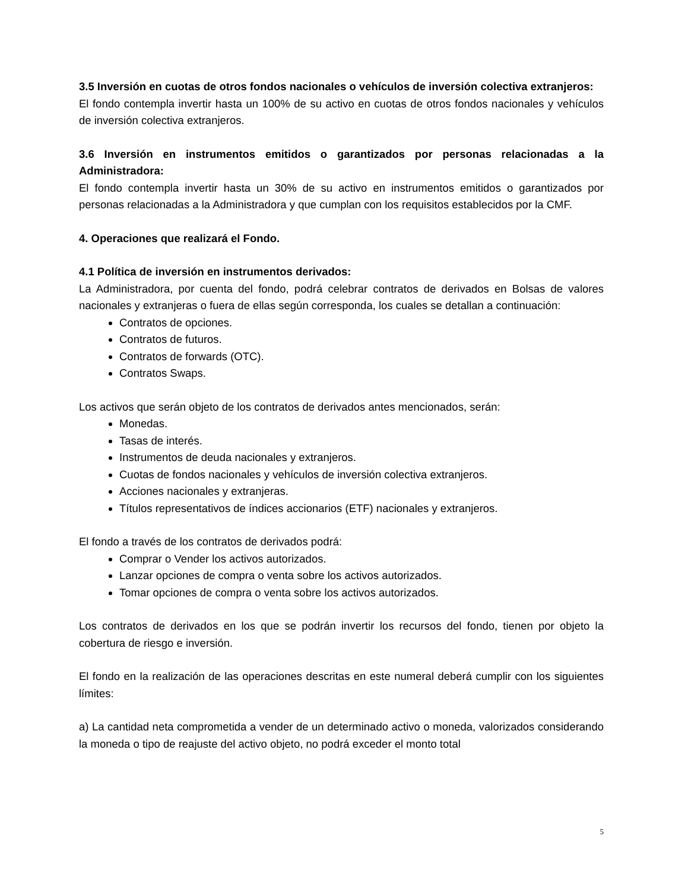3.5 Inversión en cuotas de otros fondos nacionales o vehículos de inversión colectiva extranjeros:
El fondo contempla invertir hasta un 100% de su activo en cuotas de otros fondos nacionales y vehículos de inversión colectiva extranjeros.
3.6 Inversión en instrumentos emitidos o garantizados por personas relacionadas a la Administradora:
El fondo contempla invertir hasta un 30% de su activo en instrumentos emitidos o garantizados por personas relacionadas a la Administradora y que cumplan con los requisitos establecidos por la CMF.
4. Operaciones que realizará el Fondo.
4.1 Política de inversión en instrumentos derivados:
La Administradora, por cuenta del fondo, podrá celebrar contratos de derivados en Bolsas de valores nacionales y extranjeras o fuera de ellas según corresponda, los cuales se detallan a continuación:
Contratos de opciones.
Contratos de futuros.
Contratos de forwards (OTC).
Contratos Swaps.
Los activos que serán objeto de los contratos de derivados antes mencionados, serán:
Monedas.
Tasas de interés.
Instrumentos de deuda nacionales y extranjeros.
Cuotas de fondos nacionales y vehículos de inversión colectiva extranjeros.
Acciones nacionales y extranjeras.
Títulos representativos de índices accionarios (ETF) nacionales y extranjeros.
El fondo a través de los contratos de derivados podrá:
Comprar o Vender los activos autorizados.
Lanzar opciones de compra o venta sobre los activos autorizados.
Tomar opciones de compra o venta sobre los activos autorizados.
Los contratos de derivados en los que se podrán invertir los recursos del fondo, tienen por objeto la cobertura de riesgo e inversión.
El fondo en la realización de las operaciones descritas en este numeral deberá cumplir con los siguientes límites:
a) La cantidad neta comprometida a vender de un determinado activo o moneda, valorizados considerando la moneda o tipo de reajuste del activo objeto, no podrá exceder el monto total
5